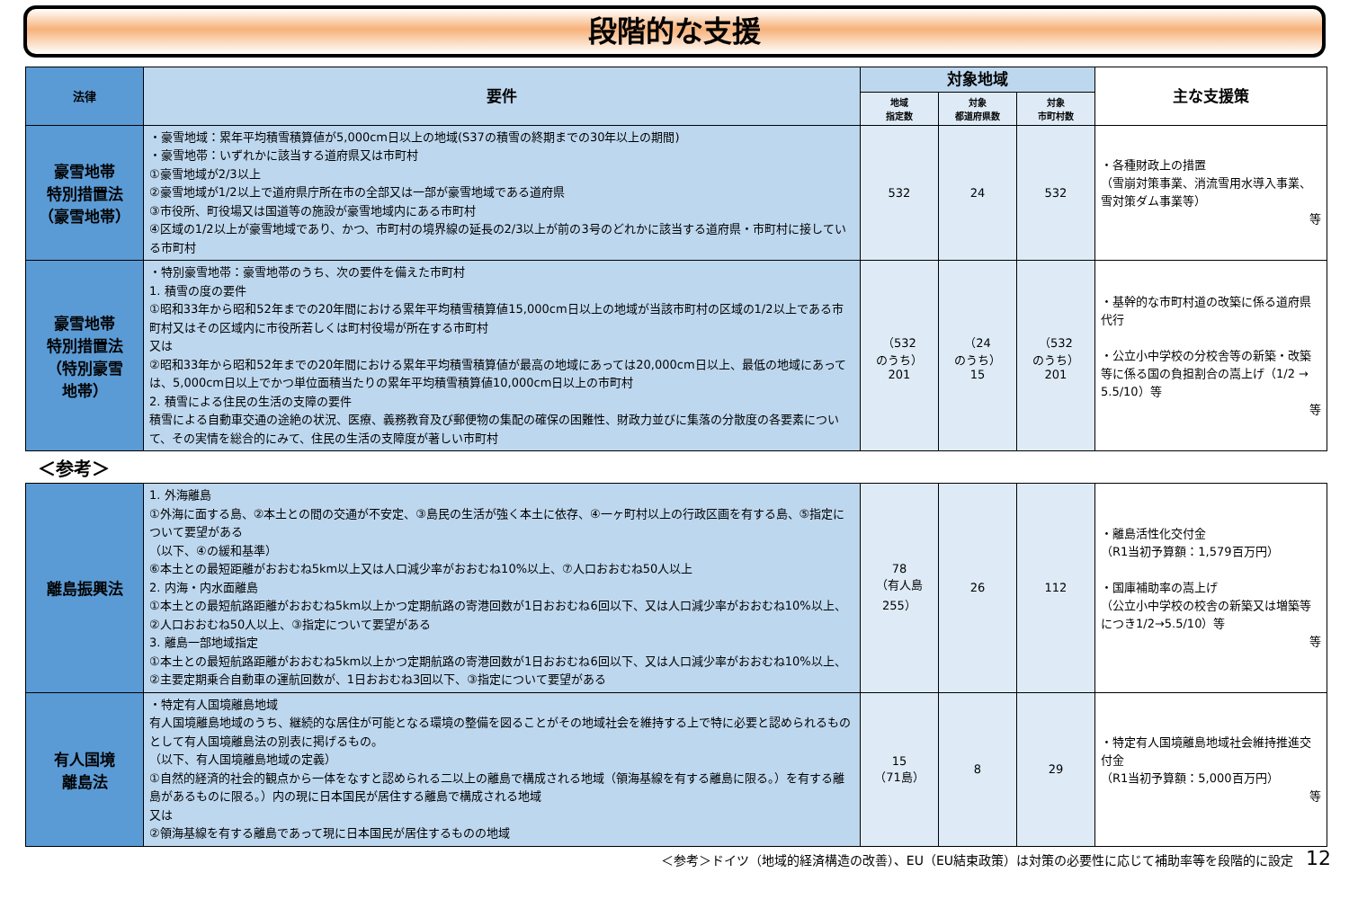段階的な支援
| 法律 | 要件 | 対象地域 | | | 主な支援策 |
| --- | --- | --- | --- | --- | --- |
| | | 地域 指定数 | 対象 都道府県数 | 対象 市町村数 | |
| 豪雪地帯 特別措置法 （豪雪地帯） | ・豪雪地域：累年平均積雪積算値が5,000cm日以上の地域(S37の積雪の終期までの30年以上の期間) ・豪雪地帯：いずれかに該当する道府県又は市町村 ①豪雪地域が2/3以上 ②豪雪地域が1/2以上で道府県庁所在市の全部又は一部が豪雪地域である道府県 ③市役所、町役場又は国道等の施設が豪雪地域内にある市町村 ④区域の1/2以上が豪雪地域であり、かつ、市町村の境界線の延長の2/3以上が前の3号のどれかに該当する道府県・市町村に接している市町村 | 532 | 24 | 532 | ・各種財政上の措置 （雪崩対策事業、消流雪用水導入事業、雪対策ダム事業等） 等 |
| 豪雪地帯 特別措置法 （特別豪雪 地帯） | ・特別豪雪地帯：豪雪地帯のうち、次の要件を備えた市町村 1. 積雪の度の要件 ①昭和33年から昭和52年までの20年間における累年平均積雪積算値15,000cm日以上の地域が当該市町村の区域の1/2以上である市町村又はその区域内に市役所若しくは町村役場が所在する市町村 又は ②昭和33年から昭和52年までの20年間における累年平均積雪積算値が最高の地域にあっては20,000cm日以上、最低の地域にあっては、5,000cm日以上でかつ単位面積当たりの累年平均積雪積算値10,000cm日以上の市町村 2. 積雪による住民の生活の支障の要件 積雪による自動車交通の途絶の状況、医療、義務教育及び郵便物の集配の確保の困難性、財政力並びに集落の分散度の各要素について、その実情を総合的にみて、住民の生活の支障度が著しい市町村 | （532 のうち） 201 | （24 のうち） 15 | （532 のうち） 201 | ・基幹的な市町村道の改築に係る道府県代行 ・公立小中学校の分校舎等の新築・改築等に係る国の負担割合の嵩上げ（1/2 → 5.5/10）等 等 |
＜参考＞
| 離島振興法 | 1. 外海離島 ①外海に面する島、②本土との間の交通が不安定、③島民の生活が強く本土に依存、④一ヶ町村以上の行政区画を有する島、⑤指定について要望がある （以下、④の緩和基準） ⑥本土との最短距離がおおむね5km以上又は人口減少率がおおむね10%以上、⑦人口おおむね50人以上 2. 内海・内水面離島 ①本土との最短航路距離がおおむね5km以上かつ定期航路の寄港回数が1日おおむね6回以下、又は人口減少率がおおむね10%以上、②人口おおむね50人以上、③指定について要望がある 3. 離島一部地域指定 ①本土との最短航路距離がおおむね5km以上かつ定期航路の寄港回数が1日おおむね6回以下、又は人口減少率がおおむね10%以上、②主要定期乗合自動車の運航回数が、1日おおむね3回以下、③指定について要望がある | 78 （有人島 255） | 26 | 112 | ・離島活性化交付金 （R1当初予算額：1,579百万円） ・国庫補助率の嵩上げ （公立小中学校の校舎の新築又は増築等につき1/2→5.5/10）等 等 |
| 有人国境 離島法 | ・特定有人国境離島地域 有人国境離島地域のうち、継続的な居住が可能となる環境の整備を図ることがその地域社会を維持する上で特に必要と認められるものとして有人国境離島法の別表に掲げるもの。 （以下、有人国境離島地域の定義） ①自然的経済的社会的観点から一体をなすと認められる二以上の離島で構成される地域（領海基線を有する離島に限る。）を有する離島があるものに限る。）内の現に日本国民が居住する離島で構成される地域 又は ②領海基線を有する離島であって現に日本国民が居住するものの地域 | 15 （71島） | 8 | 29 | ・特定有人国境離島地域社会維持推進交付金 （R1当初予算額：5,000百万円） 等 |
＜参考＞ドイツ（地域的経済構造の改善）、EU（EU結束政策）は対策の必要性に応じて補助率等を段階的に設定　12